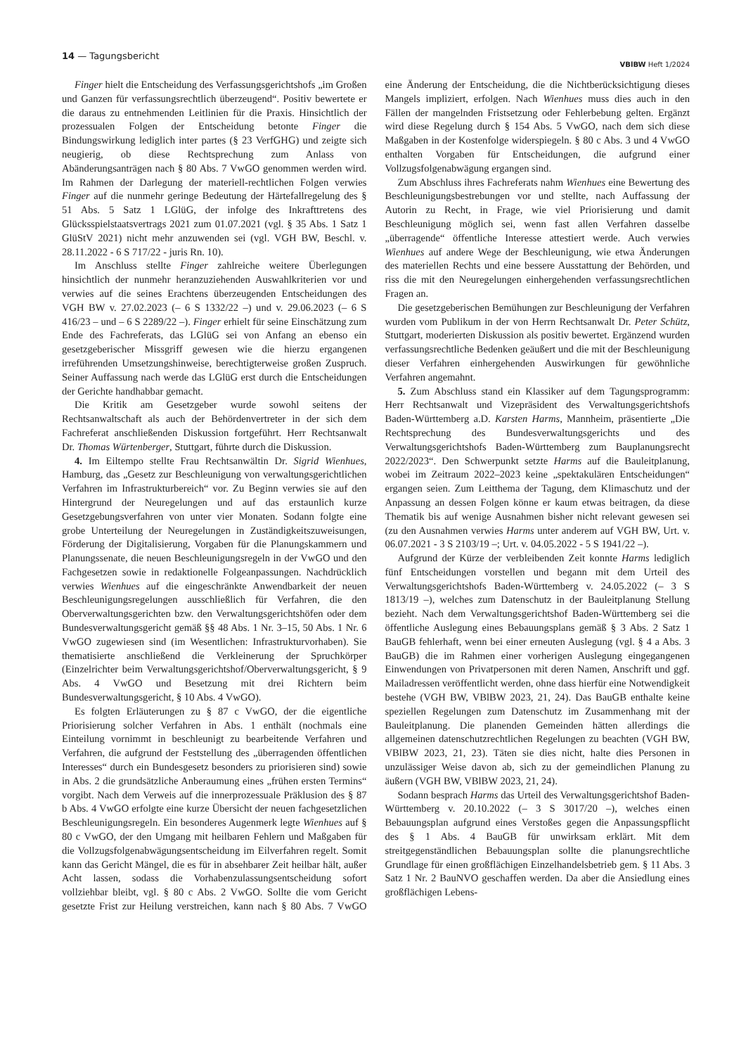14 — Tagungsbericht
VBlBW Heft 1/2024
Finger hielt die Entscheidung des Verfassungsgerichtshofs „im Großen und Ganzen für verfassungsrechtlich überzeugend“. Positiv bewertete er die daraus zu entnehmenden Leitlinien für die Praxis. Hinsichtlich der prozessualen Folgen der Entscheidung betonte Finger die Bindungswirkung lediglich inter partes (§ 23 VerfGHG) und zeigte sich neugierig, ob diese Rechtsprechung zum Anlass von Abänderungsanträgen nach § 80 Abs. 7 VwGO genommen werden wird. Im Rahmen der Darlegung der materiell-rechtlichen Folgen verwies Finger auf die nunmehr geringe Bedeutung der Härtefallregelung des § 51 Abs. 5 Satz 1 LGlüG, der infolge des Inkrafttretens des Glücksspielstaatsvertrags 2021 zum 01.07.2021 (vgl. § 35 Abs. 1 Satz 1 GlüStV 2021) nicht mehr anzuwenden sei (vgl. VGH BW, Beschl. v. 28.11.2022 - 6 S 717/22 - juris Rn. 10).
Im Anschluss stellte Finger zahlreiche weitere Überlegungen hinsichtlich der nunmehr heranzuziehenden Auswahlkriterien vor und verwies auf die seines Erachtens überzeugenden Entscheidungen des VGH BW v. 27.02.2023 (– 6 S 1332/22 –) und v. 29.06.2023 (– 6 S 416/23 – und – 6 S 2289/22 –). Finger erhielt für seine Einschätzung zum Ende des Fachreferats, das LGlüG sei von Anfang an ebenso ein gesetzgeberischer Missgriff gewesen wie die hierzu ergangenen irreführenden Umsetzungshinweise, berechtigterweise großen Zuspruch. Seiner Auffassung nach werde das LGlüG erst durch die Entscheidungen der Gerichte handhabbar gemacht.
Die Kritik am Gesetzgeber wurde sowohl seitens der Rechtsanwaltschaft als auch der Behördenvertreter in der sich dem Fachreferat anschließenden Diskussion fortgeführt. Herr Rechtsanwalt Dr. Thomas Würtenberger, Stuttgart, führte durch die Diskussion.
4. Im Eiltempo stellte Frau Rechtsanwältin Dr. Sigrid Wienhues, Hamburg, das „Gesetz zur Beschleunigung von verwaltungsgerichtlichen Verfahren im Infrastrukturbereich“ vor. Zu Beginn verwies sie auf den Hintergrund der Neuregelungen und auf das erstaunlich kurze Gesetzgebungsverfahren von unter vier Monaten. Sodann folgte eine grobe Unterteilung der Neuregelungen in Zuständigkeitszuweisungen, Förderung der Digitalisierung, Vorgaben für die Planungskammern und Planungssenate, die neuen Beschleunigungsregeln in der VwGO und den Fachgesetzen sowie in redaktionelle Folgeanpassungen. Nachdrücklich verwies Wienhues auf die eingeschränkte Anwendbarkeit der neuen Beschleunigungsregelungen ausschließlich für Verfahren, die den Oberverwaltungsgerichten bzw. den Verwaltungsgerichtshöfen oder dem Bundesverwaltungsgericht gemäß §§ 48 Abs. 1 Nr. 3–15, 50 Abs. 1 Nr. 6 VwGO zugewiesen sind (im Wesentlichen: Infrastrukturvorhaben). Sie thematisierte anschließend die Verkleinerung der Spruchkörper (Einzelrichter beim Verwaltungsgerichtshof/Oberverwaltungsgericht, § 9 Abs. 4 VwGO und Besetzung mit drei Richtern beim Bundesverwaltungsgericht, § 10 Abs. 4 VwGO).
Es folgten Erläuterungen zu § 87 c VwGO, der die eigentliche Priorisierung solcher Verfahren in Abs. 1 enthält (nochmals eine Einteilung vornimmt in beschleunigt zu bearbeitende Verfahren und Verfahren, die aufgrund der Feststellung des „überragenden öffentlichen Interesses“ durch ein Bundesgesetz besonders zu priorisieren sind) sowie in Abs. 2 die grundsätzliche Anberaumung eines „frühen ersten Termins“ vorgibt. Nach dem Verweis auf die innerprozessuale Präklusion des § 87 b Abs. 4 VwGO erfolgte eine kurze Übersicht der neuen fachgesetzlichen Beschleunigungsregeln. Ein besonderes Augenmerk legte Wienhues auf § 80 c VwGO, der den Umgang mit heilbaren Fehlern und Maßgaben für die Vollzugsfolgenabwägungsentscheidung im Eilverfahren regelt. Somit kann das Gericht Mängel, die es für in absehbarer Zeit heilbar hält, außer Acht lassen, sodass die Vorhabenzulassungsentscheidung sofort vollziehbar bleibt, vgl. § 80 c Abs. 2 VwGO. Sollte die vom Gericht gesetzte Frist zur Heilung verstreichen, kann nach § 80 Abs. 7 VwGO eine Änderung der Entscheidung, die die Nichtberücksichtigung dieses Mangels impliziert, erfolgen. Nach Wienhues muss dies auch in den Fällen der mangelnden Fristsetzung oder Fehlerbebung gelten. Ergänzt wird diese Regelung durch § 154 Abs. 5 VwGO, nach dem sich diese Maßgaben in der Kostenfolge widerspiegeln. § 80 c Abs. 3 und 4 VwGO enthalten Vorgaben für Entscheidungen, die aufgrund einer Vollzugsfolgenabwägung ergangen sind.
Zum Abschluss ihres Fachreferats nahm Wienhues eine Bewertung des Beschleunigungsbestrebungen vor und stellte, nach Auffassung der Autorin zu Recht, in Frage, wie viel Priorisierung und damit Beschleunigung möglich sei, wenn fast allen Verfahren dasselbe „überragende“ öffentliche Interesse attestiert werde. Auch verwies Wienhues auf andere Wege der Beschleunigung, wie etwa Änderungen des materiellen Rechts und eine bessere Ausstattung der Behörden, und riss die mit den Neuregelungen einhergehenden verfassungsrechtlichen Fragen an.
Die gesetzgeberischen Bemühungen zur Beschleunigung der Verfahren wurden vom Publikum in der von Herrn Rechtsanwalt Dr. Peter Schütz, Stuttgart, moderierten Diskussion als positiv bewertet. Ergänzend wurden verfassungsrechtliche Bedenken geäußert und die mit der Beschleunigung dieser Verfahren einhergehenden Auswirkungen für gewöhnliche Verfahren angemahnt.
5. Zum Abschluss stand ein Klassiker auf dem Tagungsprogramm: Herr Rechtsanwalt und Vizepräsident des Verwaltungsgerichtshofs Baden-Württemberg a.D. Karsten Harms, Mannheim, präsentierte „Die Rechtsprechung des Bundesverwaltungsgerichts und des Verwaltungsgerichtshofs Baden-Württemberg zum Bauplanungsrecht 2022/2023“. Den Schwerpunkt setzte Harms auf die Bauleitplanung, wobei im Zeitraum 2022–2023 keine „spektakulären Entscheidungen“ ergangen seien. Zum Leitthema der Tagung, dem Klimaschutz und der Anpassung an dessen Folgen könne er kaum etwas beitragen, da diese Thematik bis auf wenige Ausnahmen bisher nicht relevant gewesen sei (zu den Ausnahmen verwies Harms unter anderem auf VGH BW, Urt. v. 06.07.2021 - 3 S 2103/19 –; Urt. v. 04.05.2022 - 5 S 1941/22 –).
Aufgrund der Kürze der verbleibenden Zeit konnte Harms lediglich fünf Entscheidungen vorstellen und begann mit dem Urteil des Verwaltungsgerichtshofs Baden-Württemberg v. 24.05.2022 (– 3 S 1813/19 –), welches zum Datenschutz in der Bauleitplanung Stellung bezieht. Nach dem Verwaltungsgerichtshof Baden-Württemberg sei die öffentliche Auslegung eines Bebauungsplans gemäß § 3 Abs. 2 Satz 1 BauGB fehlerhaft, wenn bei einer erneuten Auslegung (vgl. § 4 a Abs. 3 BauGB) die im Rahmen einer vorherigen Auslegung eingegangenen Einwendungen von Privatpersonen mit deren Namen, Anschrift und ggf. Mailadressen veröffentlicht werden, ohne dass hierfür eine Notwendigkeit bestehe (VGH BW, VBlBW 2023, 21, 24). Das BauGB enthalte keine speziellen Regelungen zum Datenschutz im Zusammenhang mit der Bauleitplanung. Die planenden Gemeinden hätten allerdings die allgemeinen datenschutzrechtlichen Regelungen zu beachten (VGH BW, VBlBW 2023, 21, 23). Täten sie dies nicht, halte dies Personen in unzulässiger Weise davon ab, sich zu der gemeindlichen Planung zu äußern (VGH BW, VBlBW 2023, 21, 24).
Sodann besprach Harms das Urteil des Verwaltungsgerichtshof Baden-Württemberg v. 20.10.2022 (– 3 S 3017/20 –), welches einen Bebauungsplan aufgrund eines Verstoßes gegen die Anpassungspflicht des § 1 Abs. 4 BauGB für unwirksam erklärt. Mit dem streitgegenständlichen Bebauungsplan sollte die planungsrechtliche Grundlage für einen großflächigen Einzelhandelsbetrieb gem. § 11 Abs. 3 Satz 1 Nr. 2 BauNVO geschaffen werden. Da aber die Ansiedlung eines großflächigen Lebens-